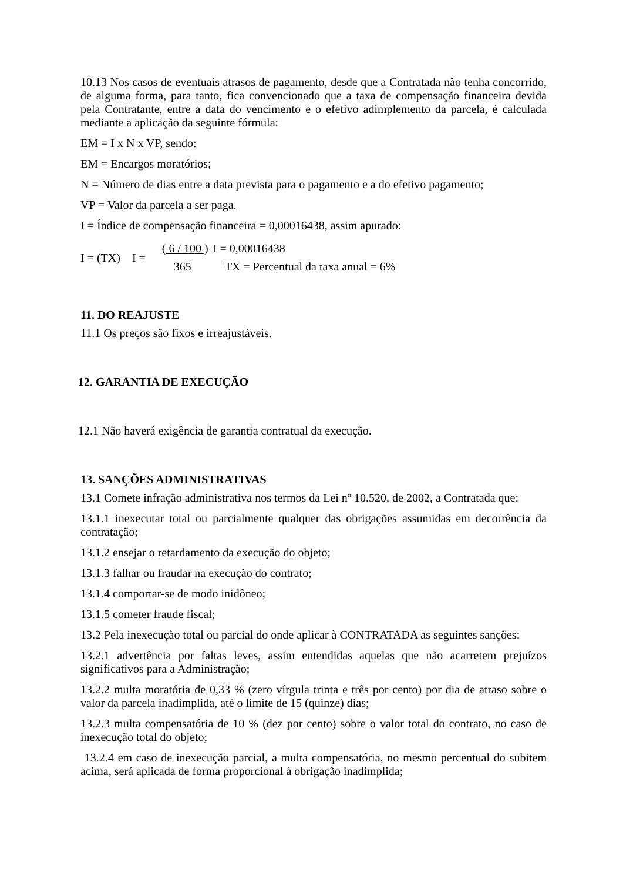10.13 Nos casos de eventuais atrasos de pagamento, desde que a Contratada não tenha concorrido, de alguma forma, para tanto, fica convencionado que a taxa de compensação financeira devida pela Contratante, entre a data do vencimento e o efetivo adimplemento da parcela, é calculada mediante a aplicação da seguinte fórmula:
EM = I x N x VP, sendo:
EM = Encargos moratórios;
N = Número de dias entre a data prevista para o pagamento e a do efetivo pagamento;
VP = Valor da parcela a ser paga.
I = Índice de compensação financeira = 0,00016438, assim apurado:
| I = (TX) I = | ( 6 / 100 ) | I = 0,00016438 |
| | 365 | TX = Percentual da taxa anual = 6% |
11. DO REAJUSTE
11.1 Os preços são fixos e irreajustáveis.
12. GARANTIA DE EXECUÇÃO
12.1 Não haverá exigência de garantia contratual da execução.
13. SANÇÕES ADMINISTRATIVAS
13.1 Comete infração administrativa nos termos da Lei nº 10.520, de 2002, a Contratada que:
13.1.1 inexecutar total ou parcialmente qualquer das obrigações assumidas em decorrência da contratação;
13.1.2 ensejar o retardamento da execução do objeto;
13.1.3 falhar ou fraudar na execução do contrato;
13.1.4 comportar-se de modo inidôneo;
13.1.5 cometer fraude fiscal;
13.2 Pela inexecução total ou parcial do onde aplicar à CONTRATADA as seguintes sanções:
13.2.1 advertência por faltas leves, assim entendidas aquelas que não acarretem prejuízos significativos para a Administração;
13.2.2 multa moratória de 0,33 % (zero vírgula trinta e três por cento) por dia de atraso sobre o valor da parcela inadimplida, até o limite de 15 (quinze) dias;
13.2.3 multa compensatória de 10 % (dez por cento) sobre o valor total do contrato, no caso de inexecução total do objeto;
13.2.4 em caso de inexecução parcial, a multa compensatória, no mesmo percentual do subitem acima, será aplicada de forma proporcional à obrigação inadimplida;